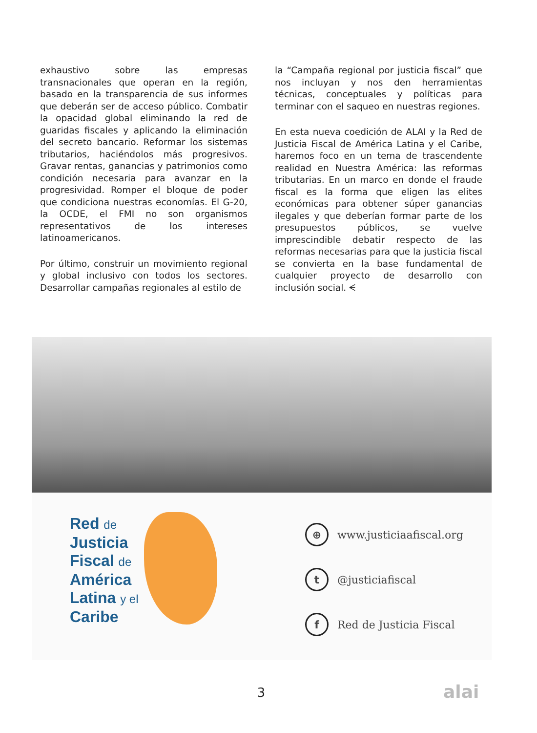exhaustivo sobre las empresas transnacionales que operan en la región, basado en la transparencia de sus informes que deberán ser de acceso público. Combatir la opacidad global eliminando la red de guaridas fiscales y aplicando la eliminación del secreto bancario. Reformar los sistemas tributarios, haciéndolos más progresivos. Gravar rentas, ganancias y patrimonios como condición necesaria para avanzar en la progresividad. Romper el bloque de poder que condiciona nuestras economías. El G-20, la OCDE, el FMI no son organismos representativos de los intereses latinoamericanos.
Por último, construir un movimiento regional y global inclusivo con todos los sectores. Desarrollar campañas regionales al estilo de
la “Campaña regional por justicia fiscal” que nos incluyan y nos den herramientas técnicas, conceptuales y políticas para terminar con el saqueo en nuestras regiones.
En esta nueva coedición de ALAI y la Red de Justicia Fiscal de América Latina y el Caribe, haremos foco en un tema de trascendente realidad en Nuestra América: las reformas tributarias. En un marco en donde el fraude fiscal es la forma que eligen las elites económicas para obtener súper ganancias ilegales y que deberían formar parte de los presupuestos públicos, se vuelve imprescindible debatir respecto de las reformas necesarias para que la justicia fiscal se convierta en la base fundamental de cualquier proyecto de desarrollo con inclusión social. ᗕ
Red de
Justicia
Fiscal de
América
Latina y el
Caribe
⊕ www.justiciaafiscal.org
t @justiciafiscal
f Red de Justicia Fiscal
3 alai